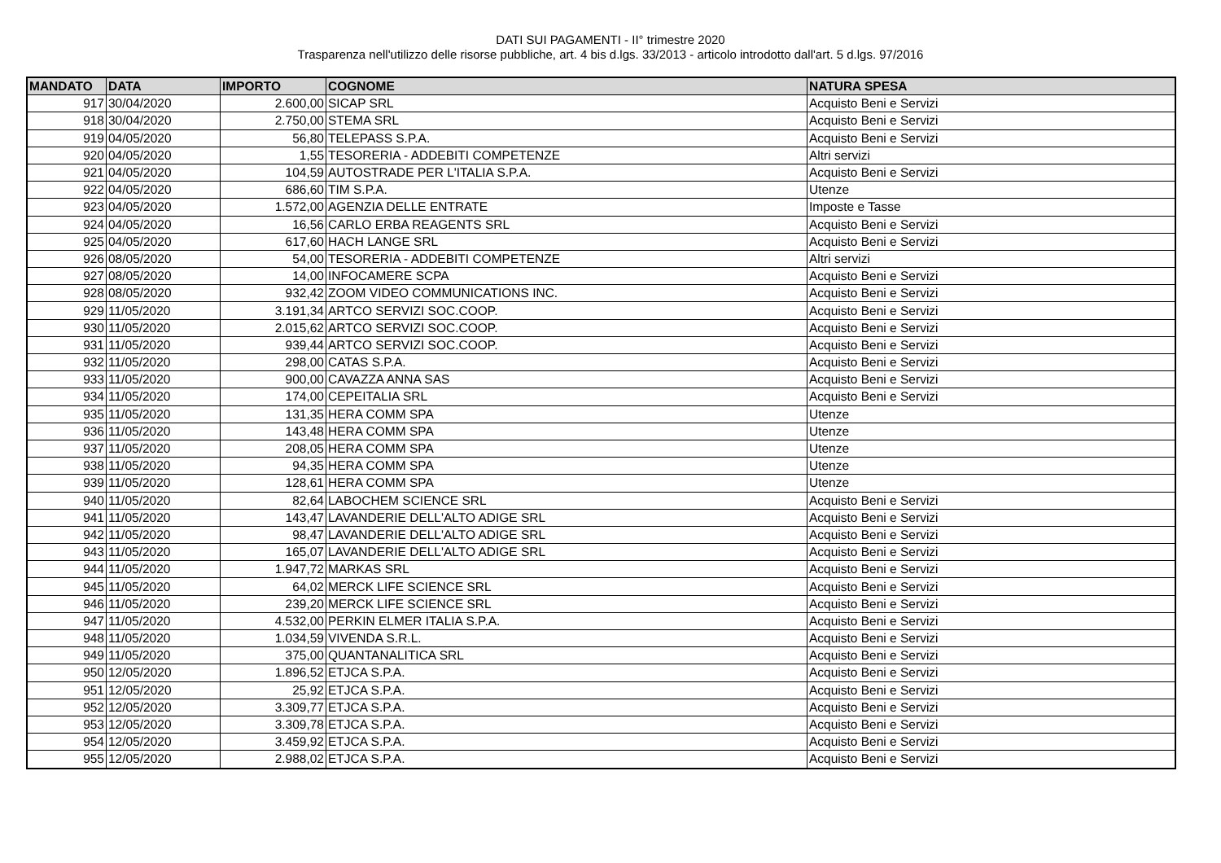DATI SUI PAGAMENTI - II° trimestre 2020
Trasparenza nell'utilizzo delle risorse pubbliche, art. 4 bis d.lgs. 33/2013 - articolo introdotto dall'art. 5 d.lgs. 97/2016
| MANDATO | DATA | IMPORTO | COGNOME | NATURA SPESA |
| --- | --- | --- | --- | --- |
| 917 | 30/04/2020 | 2.600,00 | SICAP SRL | Acquisto Beni e Servizi |
| 918 | 30/04/2020 | 2.750,00 | STEMA SRL | Acquisto Beni e Servizi |
| 919 | 04/05/2020 | 56,80 | TELEPASS S.P.A. | Acquisto Beni e Servizi |
| 920 | 04/05/2020 | 1,55 | TESORERIA - ADDEBITI COMPETENZE | Altri servizi |
| 921 | 04/05/2020 | 104,59 | AUTOSTRADE PER L'ITALIA S.P.A. | Acquisto Beni e Servizi |
| 922 | 04/05/2020 | 686,60 | TIM S.P.A. | Utenze |
| 923 | 04/05/2020 | 1.572,00 | AGENZIA DELLE ENTRATE | Imposte e Tasse |
| 924 | 04/05/2020 | 16,56 | CARLO ERBA REAGENTS SRL | Acquisto Beni e Servizi |
| 925 | 04/05/2020 | 617,60 | HACH LANGE SRL | Acquisto Beni e Servizi |
| 926 | 08/05/2020 | 54,00 | TESORERIA - ADDEBITI COMPETENZE | Altri servizi |
| 927 | 08/05/2020 | 14,00 | INFOCAMERE SCPA | Acquisto Beni e Servizi |
| 928 | 08/05/2020 | 932,42 | ZOOM VIDEO COMMUNICATIONS INC. | Acquisto Beni e Servizi |
| 929 | 11/05/2020 | 3.191,34 | ARTCO SERVIZI SOC.COOP. | Acquisto Beni e Servizi |
| 930 | 11/05/2020 | 2.015,62 | ARTCO SERVIZI SOC.COOP. | Acquisto Beni e Servizi |
| 931 | 11/05/2020 | 939,44 | ARTCO SERVIZI SOC.COOP. | Acquisto Beni e Servizi |
| 932 | 11/05/2020 | 298,00 | CATAS S.P.A. | Acquisto Beni e Servizi |
| 933 | 11/05/2020 | 900,00 | CAVAZZA ANNA SAS | Acquisto Beni e Servizi |
| 934 | 11/05/2020 | 174,00 | CEPEITALIA SRL | Acquisto Beni e Servizi |
| 935 | 11/05/2020 | 131,35 | HERA COMM SPA | Utenze |
| 936 | 11/05/2020 | 143,48 | HERA COMM SPA | Utenze |
| 937 | 11/05/2020 | 208,05 | HERA COMM SPA | Utenze |
| 938 | 11/05/2020 | 94,35 | HERA COMM SPA | Utenze |
| 939 | 11/05/2020 | 128,61 | HERA COMM SPA | Utenze |
| 940 | 11/05/2020 | 82,64 | LABOCHEM SCIENCE SRL | Acquisto Beni e Servizi |
| 941 | 11/05/2020 | 143,47 | LAVANDERIE DELL'ALTO ADIGE SRL | Acquisto Beni e Servizi |
| 942 | 11/05/2020 | 98,47 | LAVANDERIE DELL'ALTO ADIGE SRL | Acquisto Beni e Servizi |
| 943 | 11/05/2020 | 165,07 | LAVANDERIE DELL'ALTO ADIGE SRL | Acquisto Beni e Servizi |
| 944 | 11/05/2020 | 1.947,72 | MARKAS SRL | Acquisto Beni e Servizi |
| 945 | 11/05/2020 | 64,02 | MERCK LIFE SCIENCE SRL | Acquisto Beni e Servizi |
| 946 | 11/05/2020 | 239,20 | MERCK LIFE SCIENCE SRL | Acquisto Beni e Servizi |
| 947 | 11/05/2020 | 4.532,00 | PERKIN ELMER ITALIA S.P.A. | Acquisto Beni e Servizi |
| 948 | 11/05/2020 | 1.034,59 | VIVENDA S.R.L. | Acquisto Beni e Servizi |
| 949 | 11/05/2020 | 375,00 | QUANTANALITICA SRL | Acquisto Beni e Servizi |
| 950 | 12/05/2020 | 1.896,52 | ETJCA S.P.A. | Acquisto Beni e Servizi |
| 951 | 12/05/2020 | 25,92 | ETJCA S.P.A. | Acquisto Beni e Servizi |
| 952 | 12/05/2020 | 3.309,77 | ETJCA S.P.A. | Acquisto Beni e Servizi |
| 953 | 12/05/2020 | 3.309,78 | ETJCA S.P.A. | Acquisto Beni e Servizi |
| 954 | 12/05/2020 | 3.459,92 | ETJCA S.P.A. | Acquisto Beni e Servizi |
| 955 | 12/05/2020 | 2.988,02 | ETJCA S.P.A. | Acquisto Beni e Servizi |